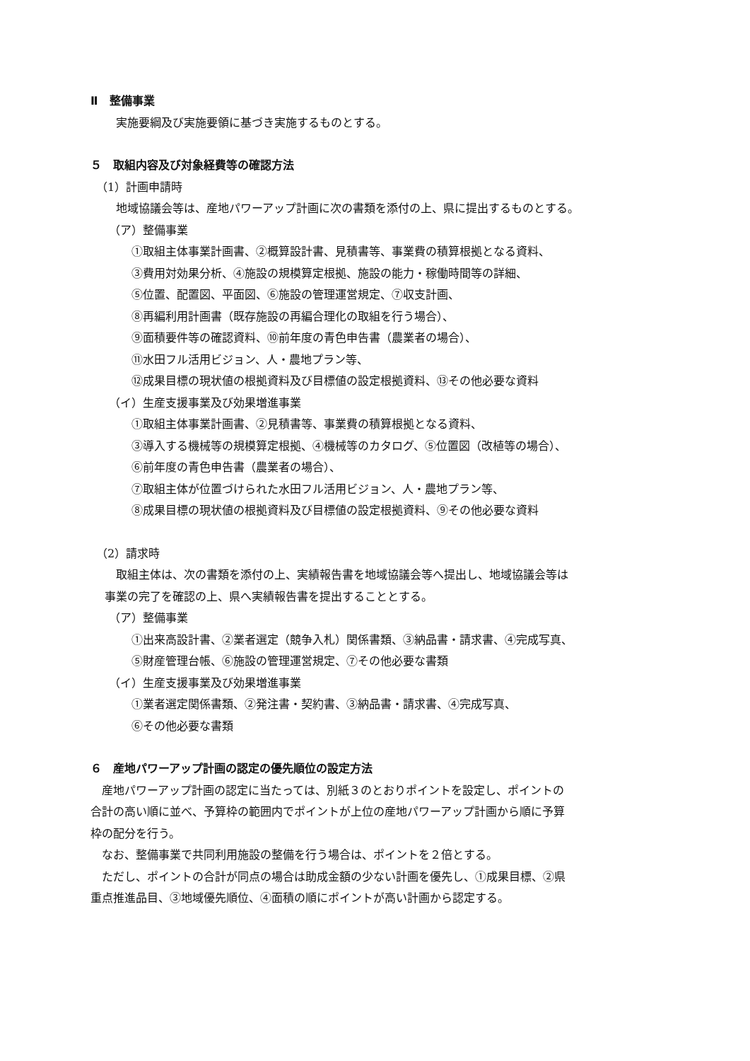Ⅱ　整備事業
実施要綱及び実施要領に基づき実施するものとする。
５　取組内容及び対象経費等の確認方法
（1）計画申請時
地域協議会等は、産地パワーアップ計画に次の書類を添付の上、県に提出するものとする。
（ア）整備事業
①取組主体事業計画書、②概算設計書、見積書等、事業費の積算根拠となる資料、
③費用対効果分析、④施設の規模算定根拠、施設の能力・稼働時間等の詳細、
⑤位置、配置図、平面図、⑥施設の管理運営規定、⑦収支計画、
⑧再編利用計画書（既存施設の再編合理化の取組を行う場合）、
⑨面積要件等の確認資料、⑩前年度の青色申告書（農業者の場合）、
⑪水田フル活用ビジョン、人・農地プラン等、
⑫成果目標の現状値の根拠資料及び目標値の設定根拠資料、⑬その他必要な資料
（イ）生産支援事業及び効果増進事業
①取組主体事業計画書、②見積書等、事業費の積算根拠となる資料、
③導入する機械等の規模算定根拠、④機械等のカタログ、⑤位置図（改植等の場合）、
⑥前年度の青色申告書（農業者の場合）、
⑦取組主体が位置づけられた水田フル活用ビジョン、人・農地プラン等、
⑧成果目標の現状値の根拠資料及び目標値の設定根拠資料、⑨その他必要な資料
（2）請求時
取組主体は、次の書類を添付の上、実績報告書を地域協議会等へ提出し、地域協議会等は
事業の完了を確認の上、県へ実績報告書を提出することとする。
（ア）整備事業
①出来高設計書、②業者選定（競争入札）関係書類、③納品書・請求書、④完成写真、
⑤財産管理台帳、⑥施設の管理運営規定、⑦その他必要な書類
（イ）生産支援事業及び効果増進事業
①業者選定関係書類、②発注書・契約書、③納品書・請求書、④完成写真、
⑥その他必要な書類
６　産地パワーアップ計画の認定の優先順位の設定方法
　産地パワーアップ計画の認定に当たっては、別紙３のとおりポイントを設定し、ポイントの
合計の高い順に並べ、予算枠の範囲内でポイントが上位の産地パワーアップ計画から順に予算
枠の配分を行う。
　なお、整備事業で共同利用施設の整備を行う場合は、ポイントを２倍とする。
　ただし、ポイントの合計が同点の場合は助成金額の少ない計画を優先し、①成果目標、②県
重点推進品目、③地域優先順位、④面積の順にポイントが高い計画から認定する。